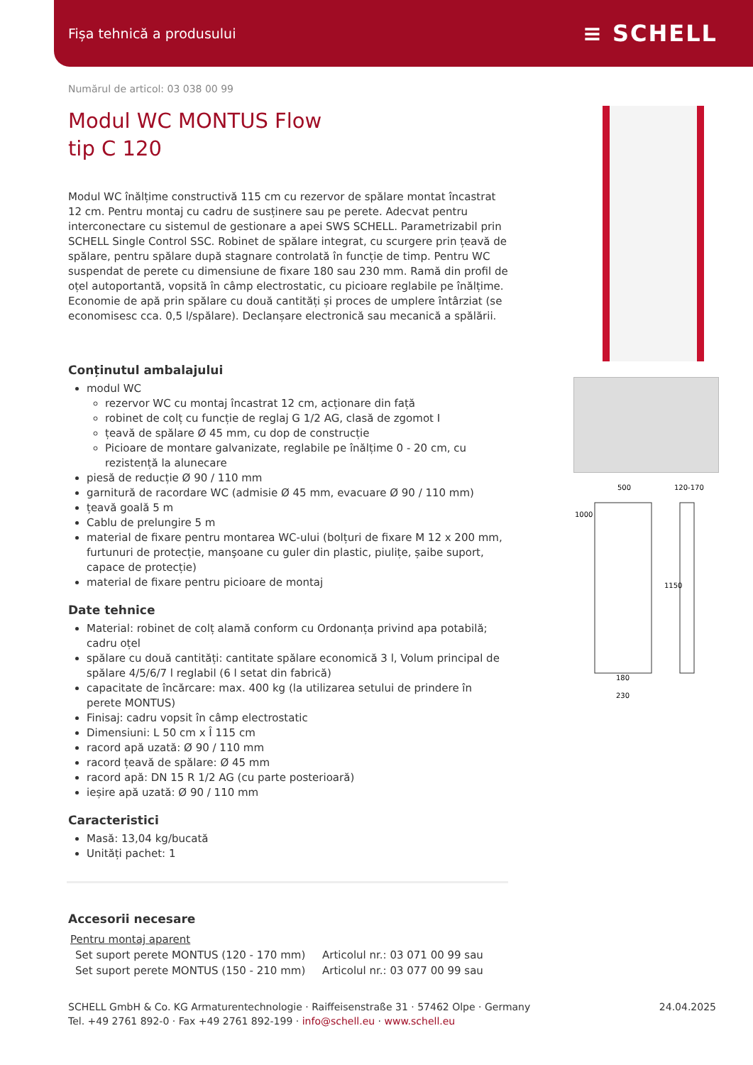Fișa tehnică a produsului ≡ SCHELL
Numărul de articol: 03 038 00 99
Modul WC MONTUS Flow
tip C 120
Modul WC înălțime constructivă 115 cm cu rezervor de spălare montat încastrat 12 cm. Pentru montaj cu cadru de susținere sau pe perete. Adecvat pentru interconectare cu sistemul de gestionare a apei SWS SCHELL. Parametrizabil prin SCHELL Single Control SSC. Robinet de spălare integrat, cu scurgere prin țeavă de spălare, pentru spălare după stagnare controlată în funcție de timp. Pentru WC suspendat de perete cu dimensiune de fixare 180 sau 230 mm. Ramă din profil de oțel autoportantă, vopsită în câmp electrostatic, cu picioare reglabile pe înălțime. Economie de apă prin spălare cu două cantități și proces de umplere întârziat (se economisesc cca. 0,5 l/spălare). Declanșare electronică sau mecanică a spălării.
Conținutul ambalajului
modul WC
rezervor WC cu montaj încastrat 12 cm, acționare din față
robinet de colț cu funcție de reglaj G 1/2 AG, clasă de zgomot I
țeavă de spălare Ø 45 mm, cu dop de construcție
Picioare de montare galvanizate, reglabile pe înălțime 0 - 20 cm, cu rezistență la alunecare
piesă de reducție Ø 90 / 110 mm
garnitură de racordare WC (admisie Ø 45 mm, evacuare Ø 90 / 110 mm)
țeavă goală 5 m
Cablu de prelungire 5 m
material de fixare pentru montarea WC-ului (bolțuri de fixare M 12 x 200 mm, furtunuri de protecție, manşoane cu guler din plastic, piulițe, șaibe suport, capace de protecție)
material de fixare pentru picioare de montaj
Date tehnice
Material: robinet de colț alamă conform cu Ordonanța privind apa potabilă; cadru oțel
spălare cu două cantități: cantitate spălare economică 3 l, Volum principal de spălare 4/5/6/7 l reglabil (6 l setat din fabrică)
capacitate de încărcare: max. 400 kg (la utilizarea setului de prindere în perete MONTUS)
Finisaj: cadru vopsit în câmp electrostatic
Dimensiuni: L 50 cm x Î 115 cm
racord apă uzată: Ø 90 / 110 mm
racord țeavă de spălare: Ø 45 mm
racord apă: DN 15 R 1/2 AG (cu parte posterioară)
ieșire apă uzată: Ø 90 / 110 mm
Caracteristici
Masă: 13,04 kg/bucată
Unități pachet: 1
Accesorii necesare
Pentru montaj aparent
| Set suport perete MONTUS (120 - 170 mm) | Articolul nr.: 03 071 00 99 sau |
| Set suport perete MONTUS (150 - 210 mm) | Articolul nr.: 03 077 00 99 sau |
500
120-170
1000
1150
180
230
SCHELL GmbH & Co. KG Armaturentechnologie · Raiffeisenstraße 31 · 57462 Olpe · Germany
Tel. +49 2761 892-0 · Fax +49 2761 892-199 · info@schell.eu · www.schell.eu
24.04.2025